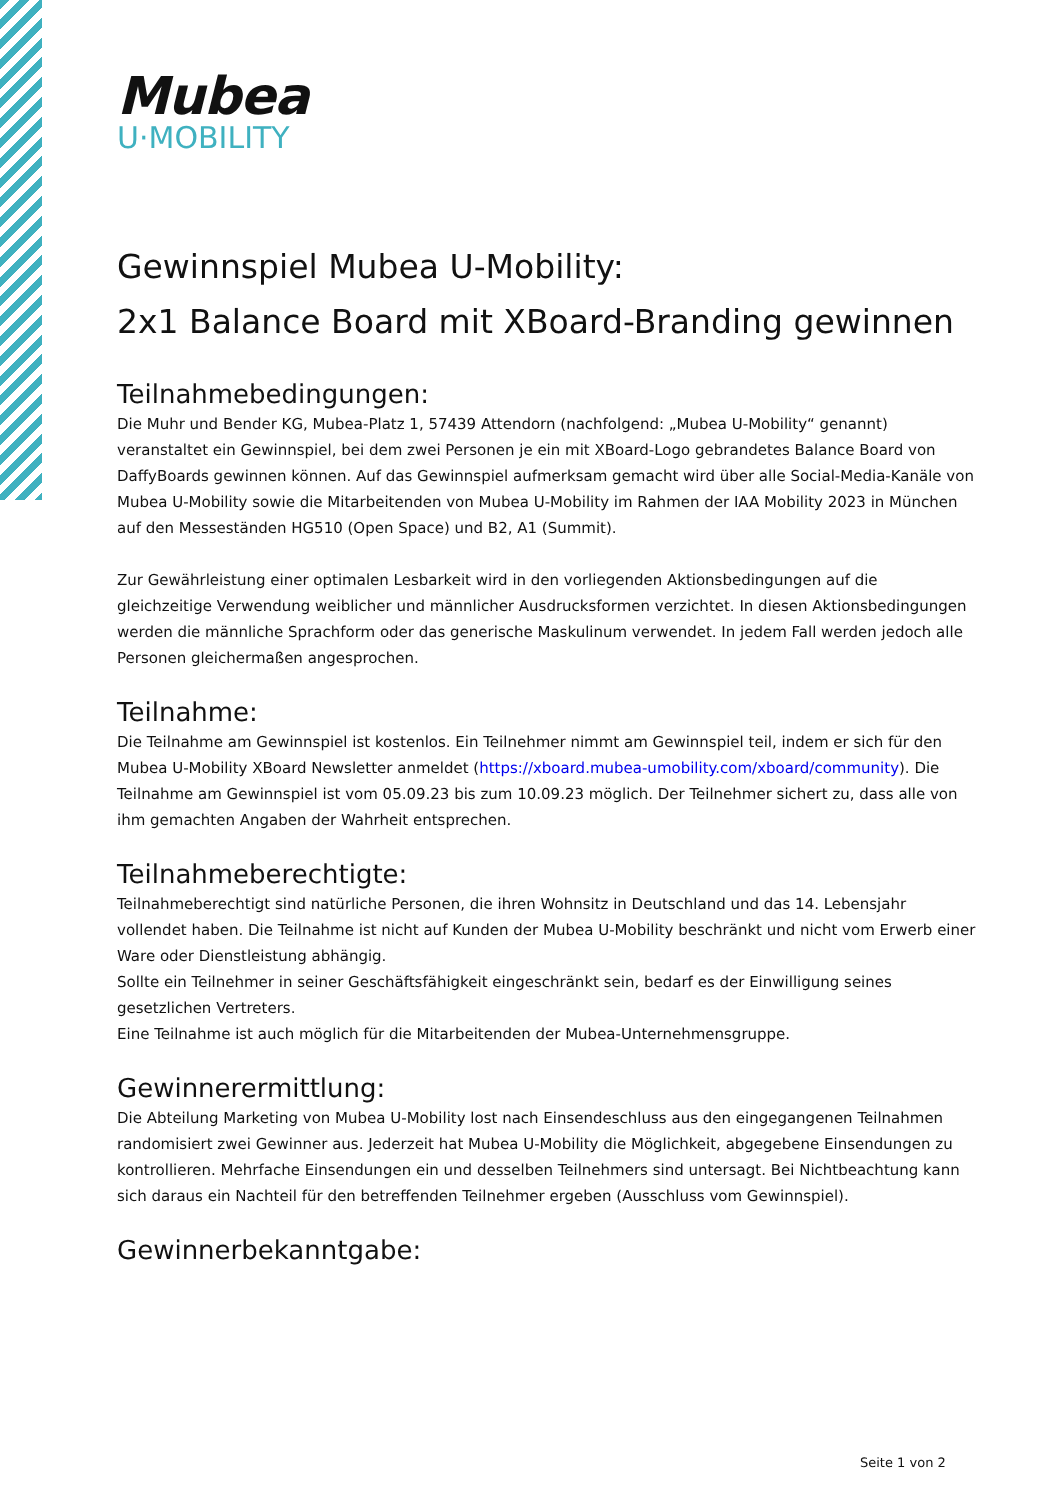Mubea
U·MOBILITY
Gewinnspiel Mubea U-Mobility:
2x1 Balance Board mit XBoard-Branding gewinnen
Teilnahmebedingungen:
Die Muhr und Bender KG, Mubea-Platz 1, 57439 Attendorn (nachfolgend: „Mubea U-Mobility“ genannt) veranstaltet ein Gewinnspiel, bei dem zwei Personen je ein mit XBoard-Logo gebrandetes Balance Board von DaffyBoards gewinnen können. Auf das Gewinnspiel aufmerksam gemacht wird über alle Social-Media-Kanäle von Mubea U-Mobility sowie die Mitarbeitenden von Mubea U-Mobility im Rahmen der IAA Mobility 2023 in München auf den Messeständen HG510 (Open Space) und B2, A1 (Summit).
Zur Gewährleistung einer optimalen Lesbarkeit wird in den vorliegenden Aktionsbedingungen auf die gleichzeitige Verwendung weiblicher und männlicher Ausdrucksformen verzichtet. In diesen Aktionsbedingungen werden die männliche Sprachform oder das generische Maskulinum verwendet. In jedem Fall werden jedoch alle Personen gleichermaßen angesprochen.
Teilnahme:
Die Teilnahme am Gewinnspiel ist kostenlos. Ein Teilnehmer nimmt am Gewinnspiel teil, indem er sich für den Mubea U-Mobility XBoard Newsletter anmeldet (https://xboard.mubea-umobility.com/xboard/community). Die Teilnahme am Gewinnspiel ist vom 05.09.23 bis zum 10.09.23 möglich. Der Teilnehmer sichert zu, dass alle von ihm gemachten Angaben der Wahrheit entsprechen.
Teilnahmeberechtigte:
Teilnahmeberechtigt sind natürliche Personen, die ihren Wohnsitz in Deutschland und das 14. Lebensjahr vollendet haben. Die Teilnahme ist nicht auf Kunden der Mubea U-Mobility beschränkt und nicht vom Erwerb einer Ware oder Dienstleistung abhängig.
Sollte ein Teilnehmer in seiner Geschäftsfähigkeit eingeschränkt sein, bedarf es der Einwilligung seines gesetzlichen Vertreters.
Eine Teilnahme ist auch möglich für die Mitarbeitenden der Mubea-Unternehmensgruppe.
Gewinnerermittlung:
Die Abteilung Marketing von Mubea U-Mobility lost nach Einsendeschluss aus den eingegangenen Teilnahmen randomisiert zwei Gewinner aus. Jederzeit hat Mubea U-Mobility die Möglichkeit, abgegebene Einsendungen zu kontrollieren. Mehrfache Einsendungen ein und desselben Teilnehmers sind untersagt. Bei Nichtbeachtung kann sich daraus ein Nachteil für den betreffenden Teilnehmer ergeben (Ausschluss vom Gewinnspiel).
Gewinnerbekanntgabe:
Seite 1 von 2